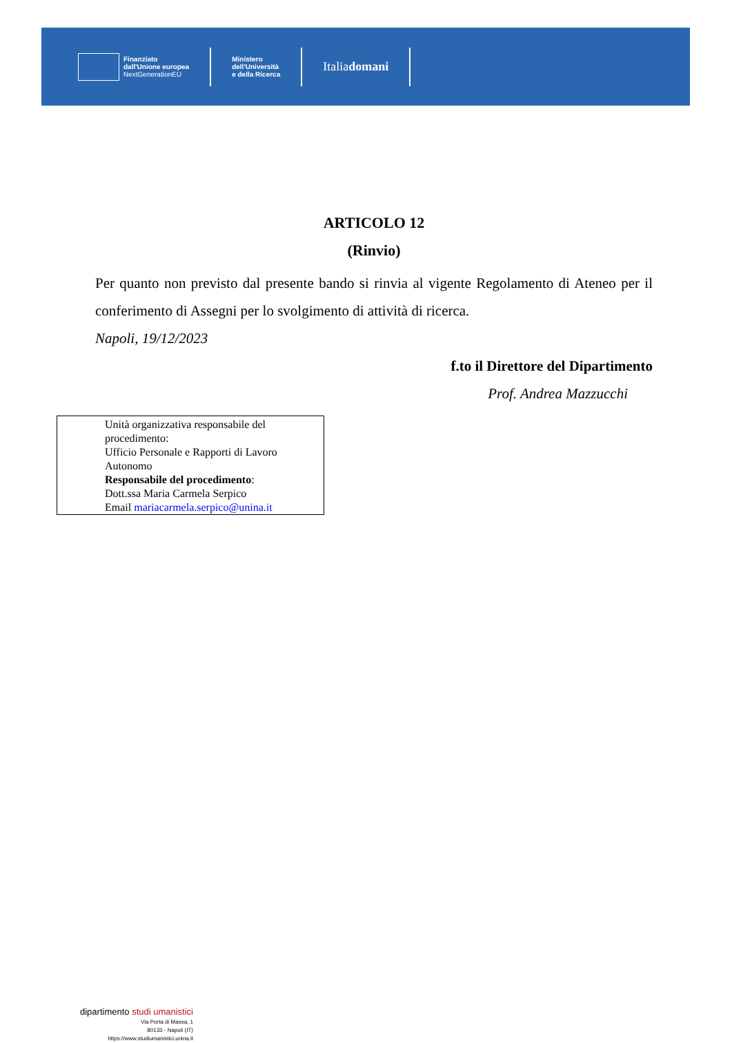Finanziato
dall'Unione europea
NextGenerationEU
Ministero
dell'Università
e della Ricerca
Italia domani
ARTICOLO 12
(Rinvio)
Per quanto non previsto dal presente bando si rinvia al vigente Regolamento di Ateneo per il conferimento di Assegni per lo svolgimento di attività di ricerca.
Napoli, 19/12/2023
f.to il Direttore del Dipartimento
Prof. Andrea Mazzucchi
Unità organizzativa responsabile del procedimento:
Ufficio Personale e Rapporti di Lavoro Autonomo
Responsabile del procedimento:
Dott.ssa Maria Carmela Serpico
Email mariacarmela.serpico@unina.it
dipartimento studi umanistici
Via Porta di Massa, 1
80133 - Napoli (IT)
https://www.studiumanistici.unina.it